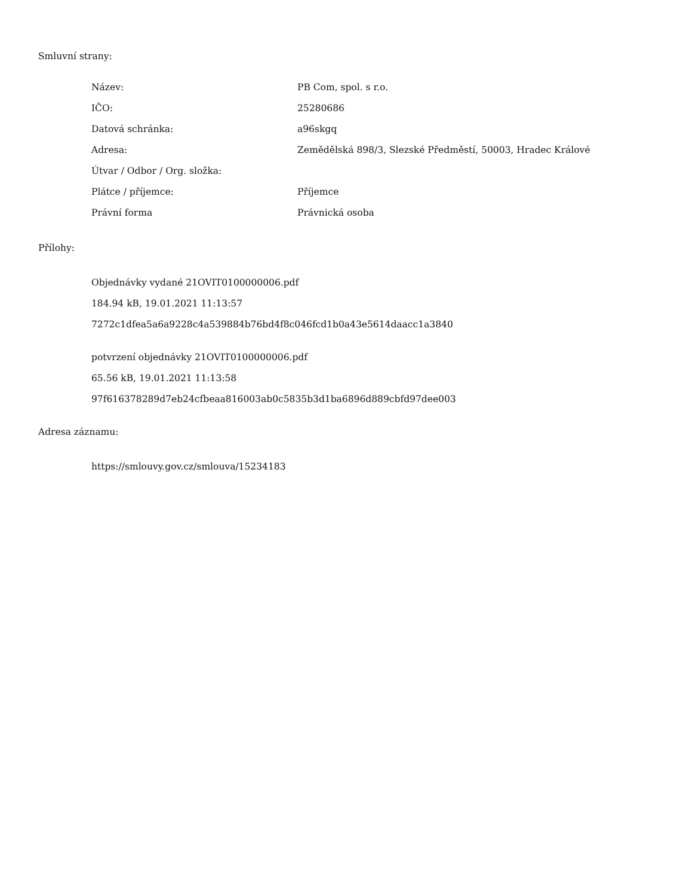Smluvní strany:
| Název: | PB Com, spol. s r.o. |
| IČO: | 25280686 |
| Datová schránka: | a96skgq |
| Adresa: | Zemědělská 898/3, Slezské Předměstí, 50003, Hradec Králové |
| Útvar / Odbor / Org. složka: | |
| Plátce / příjemce: | Příjemce |
| Právní forma | Právnická osoba |
Přílohy:
Objednávky vydané 21OVIT0100000006.pdf
184.94 kB, 19.01.2021 11:13:57
7272c1dfea5a6a9228c4a539884b76bd4f8c046fcd1b0a43e5614daacc1a3840
potvrzení objednávky 21OVIT0100000006.pdf
65.56 kB, 19.01.2021 11:13:58
97f616378289d7eb24cfbeaa816003ab0c5835b3d1ba6896d889cbfd97dee003
Adresa záznamu:
https://smlouvy.gov.cz/smlouva/15234183